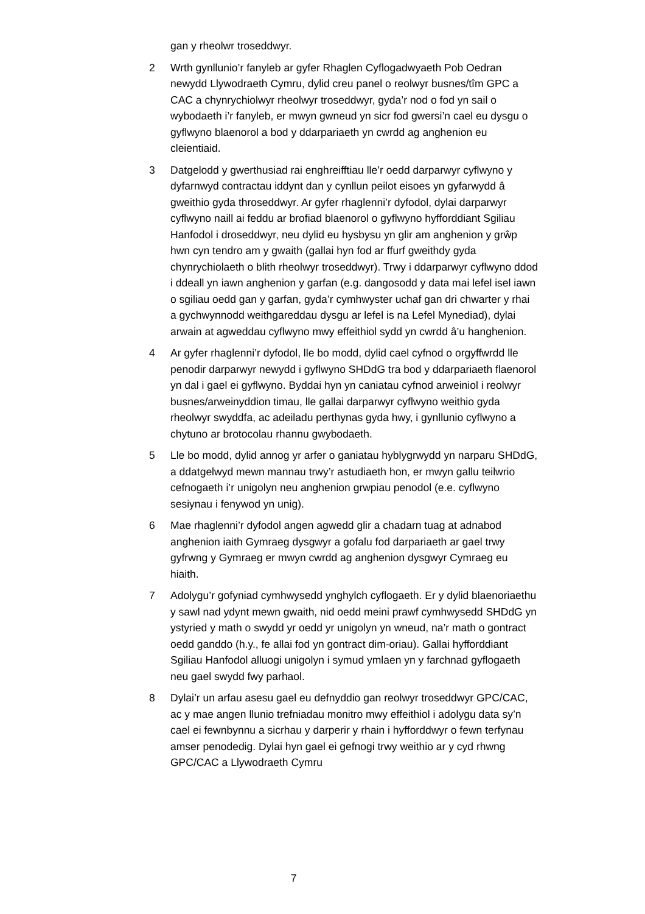gan y rheolwr troseddwyr.
2 Wrth gynllunio’r fanyleb ar gyfer Rhaglen Cyflogadwyaeth Pob Oedran newydd Llywodraeth Cymru, dylid creu panel o reolwyr busnes/tîm GPC a CAC a chynrychiolwyr rheolwyr troseddwyr, gyda’r nod o fod yn sail o wybodaeth i’r fanyleb, er mwyn gwneud yn sicr fod gwersi’n cael eu dysgu o gyflwyno blaenorol a bod y ddarpariaeth yn cwrdd ag anghenion eu cleientiaid.
3 Datgelodd y gwerthusiad rai enghreifftiau lle’r oedd darparwyr cyflwyno y dyfarnwyd contractau iddynt dan y cynllun peilot eisoes yn gyfarwydd â gweithio gyda throseddwyr. Ar gyfer rhaglenni’r dyfodol, dylai darparwyr cyflwyno naill ai feddu ar brofiad blaenorol o gyflwyno hyfforddiant Sgiliau Hanfodol i droseddwyr, neu dylid eu hysbysu yn glir am anghenion y grŵp hwn cyn tendro am y gwaith (gallai hyn fod ar ffurf gweithdy gyda chynrychiolaeth o blith rheolwyr troseddwyr). Trwy i ddarparwyr cyflwyno ddod i ddeall yn iawn anghenion y garfan (e.g. dangosodd y data mai lefel isel iawn o sgiliau oedd gan y garfan, gyda’r cymhwyster uchaf gan dri chwarter y rhai a gychwynnodd weithgareddau dysgu ar lefel is na Lefel Mynediad), dylai arwain at agweddau cyflwyno mwy effeithiol sydd yn cwrdd â’u hanghenion.
4 Ar gyfer rhaglenni’r dyfodol, lle bo modd, dylid cael cyfnod o orgyffwrdd lle penodir darparwyr newydd i gyflwyno SHDdG tra bod y ddarpariaeth flaenorol yn dal i gael ei gyflwyno. Byddai hyn yn caniatau cyfnod arweiniol i reolwyr busnes/arweinyddion timau, lle gallai darparwyr cyflwyno weithio gyda rheolwyr swyddfa, ac adeiladu perthynas gyda hwy, i gynllunio cyflwyno a chytuno ar brotocolau rhannu gwybodaeth.
5 Lle bo modd, dylid annog yr arfer o ganiatau hyblygrwydd yn narparu SHDdG, a ddatgelwyd mewn mannau trwy’r astudiaeth hon, er mwyn gallu teilwrio cefnogaeth i’r unigolyn neu anghenion grwpiau penodol (e.e. cyflwyno sesiynau i fenywod yn unig).
6 Mae rhaglenni’r dyfodol angen agwedd glir a chadarn tuag at adnabod anghenion iaith Gymraeg dysgwyr a gofalu fod darpariaeth ar gael trwy gyfrwng y Gymraeg er mwyn cwrdd ag anghenion dysgwyr Cymraeg eu hiaith.
7 Adolygu’r gofyniad cymhwysedd ynghylch cyflogaeth. Er y dylid blaenoriaethu y sawl nad ydynt mewn gwaith, nid oedd meini prawf cymhwysedd SHDdG yn ystyried y math o swydd yr oedd yr unigolyn yn wneud, na’r math o gontract oedd ganddo (h.y., fe allai fod yn gontract dim-oriau). Gallai hyfforddiant Sgiliau Hanfodol alluogi unigolyn i symud ymlaen yn y farchnad gyflogaeth neu gael swydd fwy parhaol.
8 Dylai’r un arfau asesu gael eu defnyddio gan reolwyr troseddwyr GPC/CAC, ac y mae angen llunio trefniadau monitro mwy effeithiol i adolygu data sy’n cael ei fewnbynnu a sicrhau y darperir y rhain i hyfforddwyr o fewn terfynau amser penodedig. Dylai hyn gael ei gefnogi trwy weithio ar y cyd rhwng GPC/CAC a Llywodraeth Cymru
7